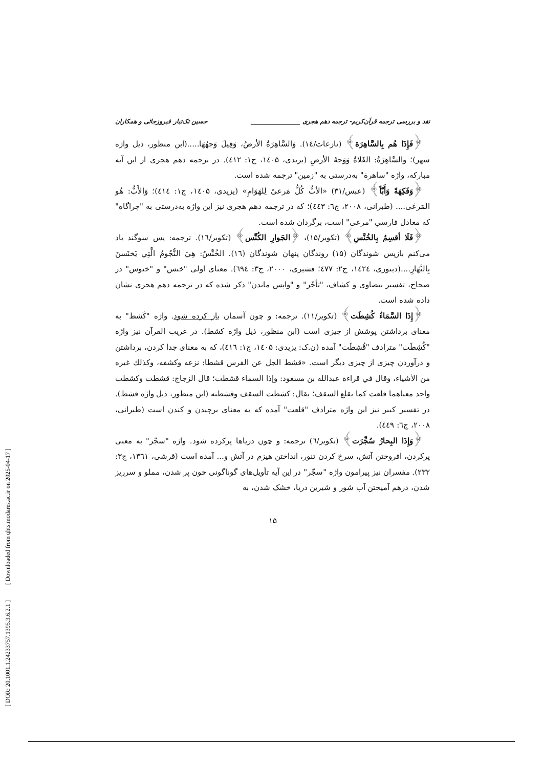[ DOR: 20.1001.1.24233757.1395.3.6.2.1 ] [ Downloaded from qhts.modares.ac.ir on 2025-04-17 ]
نقد و بررسی ترجمه قرآن‌کریم- ترجمه دهم هجری ________________ حسین تک‌تبار فیروزجائی و همکاران
﴿فَإِذَا هُم بِالسَّاهِرَة﴾ (نازعات/۱٤). وَالسَّاهِرَةُ الأرضُ، وَقِيلَ وَجهُهَا.....(ابن منظور، ذیل واژه سهر)؛ والسَّاهِرَةُ: الفَلاةُ وَوَجهُ الأرضِ (یزیدی، ۱٤۰۵، ج۱: ٤۱۲). در ترجمه دهم هجری از این آیه مبارکه، واژه "ساهرة" به‌درستی به "زمین" ترجمه شده است.
﴿وَفَكِهَةً وَأَبّاً﴾ (عبس/۳۱) «الأبُّ كُلُّ مَرعىً لِلهَوَامِ» (یزیدی، ۱٤۰۵، ج۱: ٤۱٤)؛ وَالأَبُّ: هُو المَرعَى.... (طبرانی، ۲۰۰۸، ج٦: ٤٤۳)؛ که در ترجمه دهم هجری نیز این واژه به‌درستی به "چراگاه" که معادل فارسیِ "مرعی" است، برگردان شده است.
﴿فَلَا أقسِمُ بِالخُنَّسِ﴾ (تکویر/۱۵)، ﴿الجَوارِ الكُنَّس﴾ (تکویر/۱٦). ترجمه: پس سوگند یاد می‌کنم بازپس شوندگان (۱۵) روندگان پنهان شوندگان (۱٦). الخُنَّسُ: هِيَ النُّجُومُ الَّتِي يَخنَسنَ بِالنَّهَارِ....(دینوری، ۱٤۲٤، ج۲: ٤۷۷؛ قشیری، ۲۰۰۰، ج۳: ٦۹٤). معنای اولی "خنس" و "خنوس" در صحاح، تفسیر بیضاوی و کشاف، "تأخّر" و "واپس ماندن" ذکر شده که در ترجمه دهم هجری نشان داده شده است.
﴿إِذَا السَّمَاءُ كُشِطَت﴾ (تکویر/۱۱). ترجمه: و چون آسمان باز کرده شود. واژه "کَشط" به معنای برداشتن پوشش از چیزی است (ابن منظور، ذیل واژه کشط). در غریب القرآن نیز واژه "کُشِطَت" مترادف "قُشِطَت" آمده (ن.ک: یزیدی: ۱٤۰۵، ج۱: ٤۱٦)، که به معنای جدا کردن، برداشتن و درآوردن چیزی از چیزی دیگر است. «قشط الجل عن الفرس قشطا: نزعه وکشفه، وکذلك غیره من الأشیاء، وقال في قراءة عبدالله بن مسعود: وإذا السماء قشطت؛ قال الزجاج: قشطت وکشطت واحد معناهما قلعت کما یقلع السقف؛ یقال: کشطت السقف وقشطته (ابن منظور، ذیل واژه قشط). در تفسیر کبیر نیز این واژه مترادف "قلعت" آمده که به معنای برچیدن و کندن است (طبرانی، ۲۰۰۸، ج٦: ٤٤۹).
﴿وَإِذَا البِحارُ سُجِّرَت﴾ (تکویر/٦) ترجمه: و چون دریاها پرکرده شود. واژه "سجّر" به معنی پرکردن، افروختن آتش، سرخ کردن تنور، انداختن هیزم در آتش و... آمده است (قرشی، ۱۳٦۱، ج۳: ۲۳۲). مفسران نیز پیرامون واژه "سجّر" در این آیه تأویل‌های گوناگونی چون پر شدن، مملو و سرریز شدن، درهم آمیختن آب شور و شیرین دریا، خشک شدن، به
۱۵